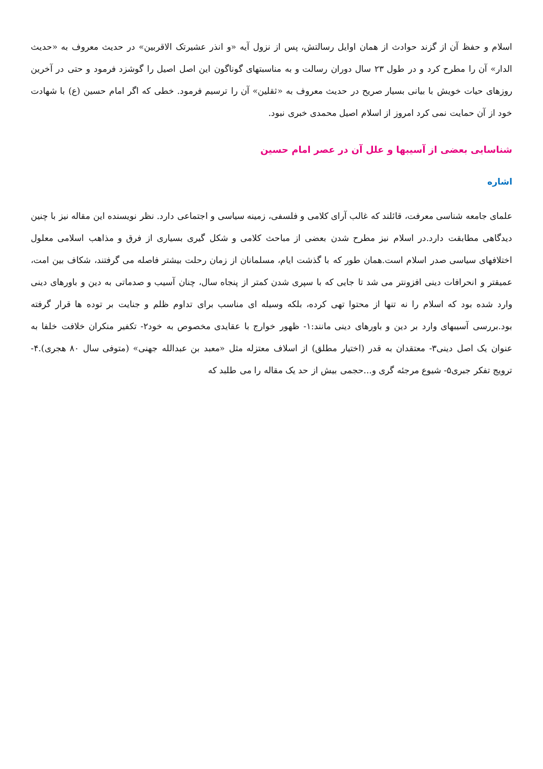اسلام و حفظ آن از گزند حوادث از همان اوایل رسالتش، پس از نزول آیه «و انذر عشیرتک الاقربین» در حدیث معروف به «حدیث الدار» آن را مطرح کرد و در طول ۲۳ سال دوران رسالت و به مناسبتهای گوناگون این اصل اصیل را گوشزد فرمود و حتی در آخرین روزهای حیات خویش با بیانی بسیار صریح در حدیث معروف به «ثقلین» آن را ترسیم فرمود. خطی که اگر امام حسین (ع) با شهادت خود از آن حمایت نمی کرد امروز از اسلام اصیل محمدی خبری نبود.
شناسایی بعضی از آسیبها و علل آن در عصر امام حسین
اشاره
علمای جامعه شناسی معرفت، قائلند که غالب آرای کلامی و فلسفی، زمینه سیاسی و اجتماعی دارد. نظر نویسنده این مقاله نیز با چنین دیدگاهی مطابقت دارد.در اسلام نیز مطرح شدن بعضی از مباحث کلامی و شکل گیری بسیاری از فرق و مذاهب اسلامی معلول اختلافهای سیاسی صدر اسلام است.همان طور که با گذشت ایام، مسلمانان از زمان رحلت بیشتر فاصله می گرفتند، شکاف بین امت، عمیقتر و انحرافات دینی افزونتر می شد تا جایی که با سپری شدن کمتر از پنجاه سال، چنان آسیب و صدماتی به دین و باورهای دینی وارد شده بود که اسلام را نه تنها از محتوا تهی کرده، بلکه وسیله ای مناسب برای تداوم ظلم و جنایت بر توده ها قرار گرفته بود.بررسی آسیبهای وارد بر دین و باورهای دینی مانند:۱- ظهور خوارج با عقایدی مخصوص به خود۲- تکفیر منکران خلافت خلفا به عنوان یک اصل دینی۳- معتقدان به قدر (اختیار مطلق) از اسلاف معتزله مثل «معبد بن عبدالله جهنی» (متوفی سال ۸۰ هجری).۴- ترویج تفکر جبری۵- شیوع مرجئه گری و...حجمی بیش از حد یک مقاله را می طلبد که